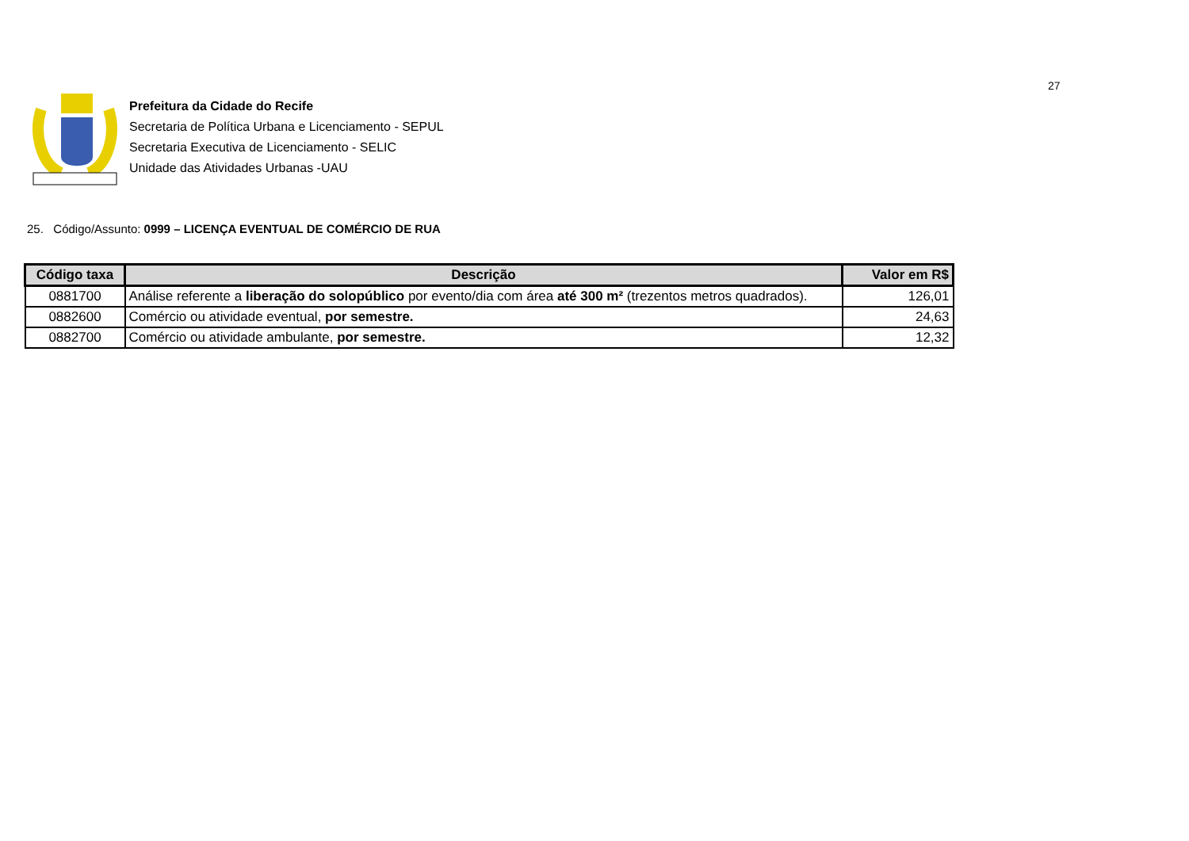27
Prefeitura da Cidade do Recife
Secretaria de Política Urbana e Licenciamento - SEPUL
Secretaria Executiva de Licenciamento - SELIC
Unidade das Atividades Urbanas -UAU
25. Código/Assunto: 0999 – LICENÇA EVENTUAL DE COMÉRCIO DE RUA
| Código taxa | Descrição | Valor em R$ |
| --- | --- | --- |
| 0881700 | Análise referente a liberação do solopúblico por evento/dia com área até 300 m² (trezentos metros quadrados). | 126,01 |
| 0882600 | Comércio ou atividade eventual, por semestre. | 24,63 |
| 0882700 | Comércio ou atividade ambulante, por semestre. | 12,32 |